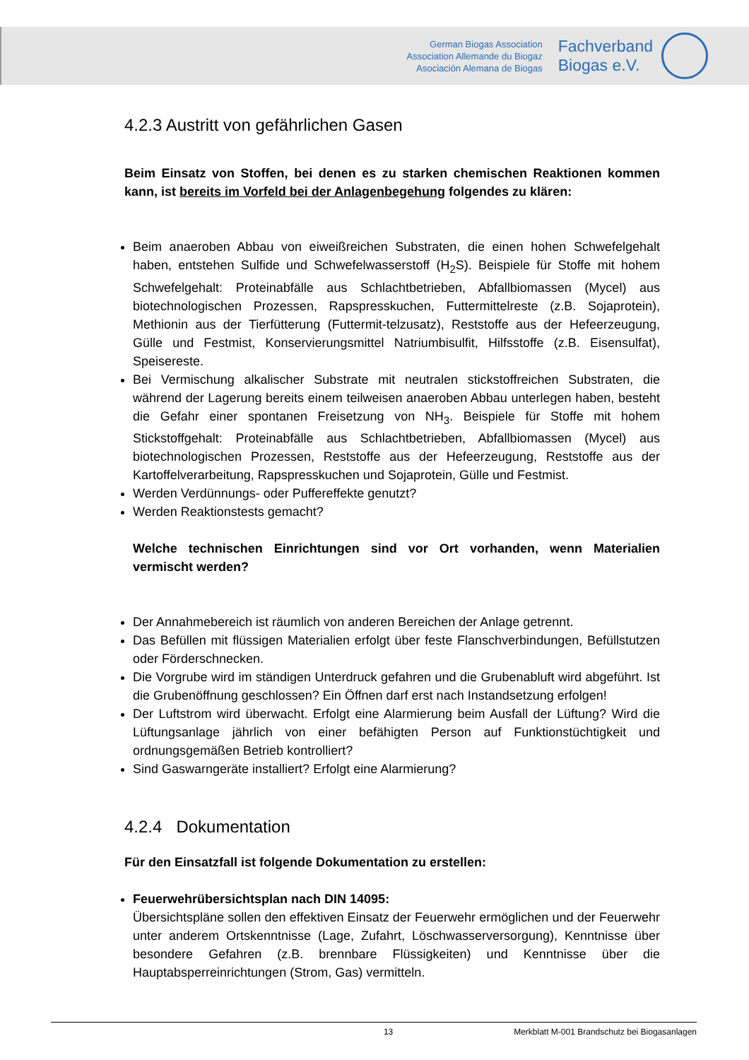German Biogas Association
Association Allemande du Biogaz
Asociación Alemana de Biogas
Fachverband
Biogas e.V.
4.2.3 Austritt von gefährlichen Gasen
Beim Einsatz von Stoffen, bei denen es zu starken chemischen Reaktionen kommen kann, ist bereits im Vorfeld bei der Anlagenbegehung folgendes zu klären:
Beim anaeroben Abbau von eiweißreichen Substraten, die einen hohen Schwefelgehalt haben, entstehen Sulfide und Schwefelwasserstoff (H<sub>2</sub>S). Beispiele für Stoffe mit hohem Schwefelgehalt: Proteinabfälle aus Schlachtbetrieben, Abfallbiomassen (Mycel) aus biotechnologischen Prozessen, Rapspresskuchen, Futtermittelreste (z.B. Sojaprotein), Methionin aus der Tierfütterung (Futtermit-telzusatz), Reststoffe aus der Hefeerzeugung, Gülle und Festmist, Konservierungsmittel Natriumbisulfit, Hilfsstoffe (z.B. Eisensulfat), Speisereste.
Bei Vermischung alkalischer Substrate mit neutralen stickstoffreichen Substraten, die während der Lagerung bereits einem teilweisen anaeroben Abbau unterlegen haben, besteht die Gefahr einer spontanen Freisetzung von NH<sub>3</sub>. Beispiele für Stoffe mit hohem Stickstoffgehalt: Proteinabfälle aus Schlachtbetrieben, Abfallbiomassen (Mycel) aus biotechnologischen Prozessen, Reststoffe aus der Hefeerzeugung, Reststoffe aus der Kartoffelverarbeitung, Rapspresskuchen und Sojaprotein, Gülle und Festmist.
Werden Verdünnungs- oder Puffereffekte genutzt?
Werden Reaktionstests gemacht?
Welche technischen Einrichtungen sind vor Ort vorhanden, wenn Materialien vermischt werden?
Der Annahmebereich ist räumlich von anderen Bereichen der Anlage getrennt.
Das Befüllen mit flüssigen Materialien erfolgt über feste Flanschverbindungen, Befüllstutzen oder Förderschnecken.
Die Vorgrube wird im ständigen Unterdruck gefahren und die Grubenabluft wird abgeführt. Ist die Grubenöffnung geschlossen? Ein Öffnen darf erst nach Instandsetzung erfolgen!
Der Luftstrom wird überwacht. Erfolgt eine Alarmierung beim Ausfall der Lüftung? Wird die Lüftungsanlage jährlich von einer befähigten Person auf Funktionstüchtigkeit und ordnungsgemäßen Betrieb kontrolliert?
Sind Gaswarngeräte installiert? Erfolgt eine Alarmierung?
4.2.4 Dokumentation
Für den Einsatzfall ist folgende Dokumentation zu erstellen:
Feuerwehrübersichtsplan nach DIN 14095:
Übersichtspläne sollen den effektiven Einsatz der Feuerwehr ermöglichen und der Feuerwehr unter anderem Ortskenntnisse (Lage, Zufahrt, Löschwasserversorgung), Kenntnisse über besondere Gefahren (z.B. brennbare Flüssigkeiten) und Kenntnisse über die Hauptabsperreinrichtungen (Strom, Gas) vermitteln.
13 Merkblatt M-001 Brandschutz bei Biogasanlagen